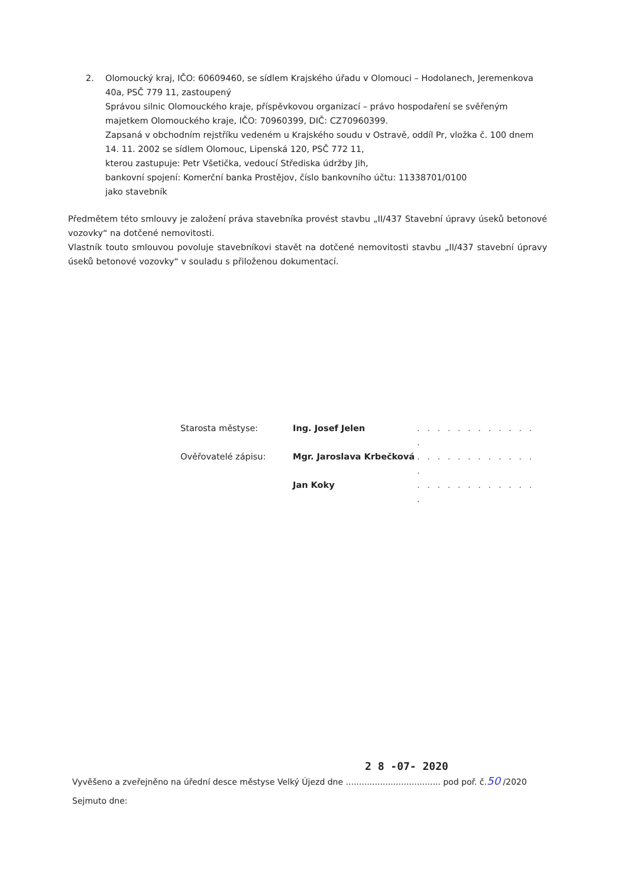2. Olomoucký kraj, IČO: 60609460, se sídlem Krajského úřadu v Olomouci – Hodolanech, Jeremenkova 40a, PSČ 779 11, zastoupený
Správou silnic Olomouckého kraje, příspěvkovou organizací – právo hospodaření se svěřeným majetkem Olomouckého kraje, IČO: 70960399, DIČ: CZ70960399.
Zapsaná v obchodním rejstříku vedeném u Krajského soudu v Ostravě, oddíl Pr, vložka č. 100 dnem 14. 11. 2002 se sídlem Olomouc, Lipenská 120, PSČ 772 11,
kterou zastupuje: Petr Všetička, vedoucí Střediska údržby Jih,
bankovní spojení: Komerční banka Prostějov, číslo bankovního účtu: 11338701/0100
jako stavebník
Předmětem této smlouvy je založení práva stavebníka provést stavbu „II/437 Stavební úpravy úseků betonové vozovky“ na dotčené nemovitosti.
Vlastník touto smlouvou povoluje stavebníkovi stavět na dotčené nemovitosti stavbu „II/437 stavební úpravy úseků betonové vozovky“ v souladu s přiloženou dokumentací.
Starosta městyse: Ing. Josef Jelen. . . . . . . . . . . . .
Ověřovatelé zápisu: Mgr. Jaroslava Krbečková. . . . . . . . . . . . .
Jan Koky. . . . . . . . . . . . .
2 8 -07- 2020
Vyvěšeno a zveřejněno na úřední desce městyse Velký Újezd dne .................................... pod poř. č.50 /2020
Sejmuto dne: